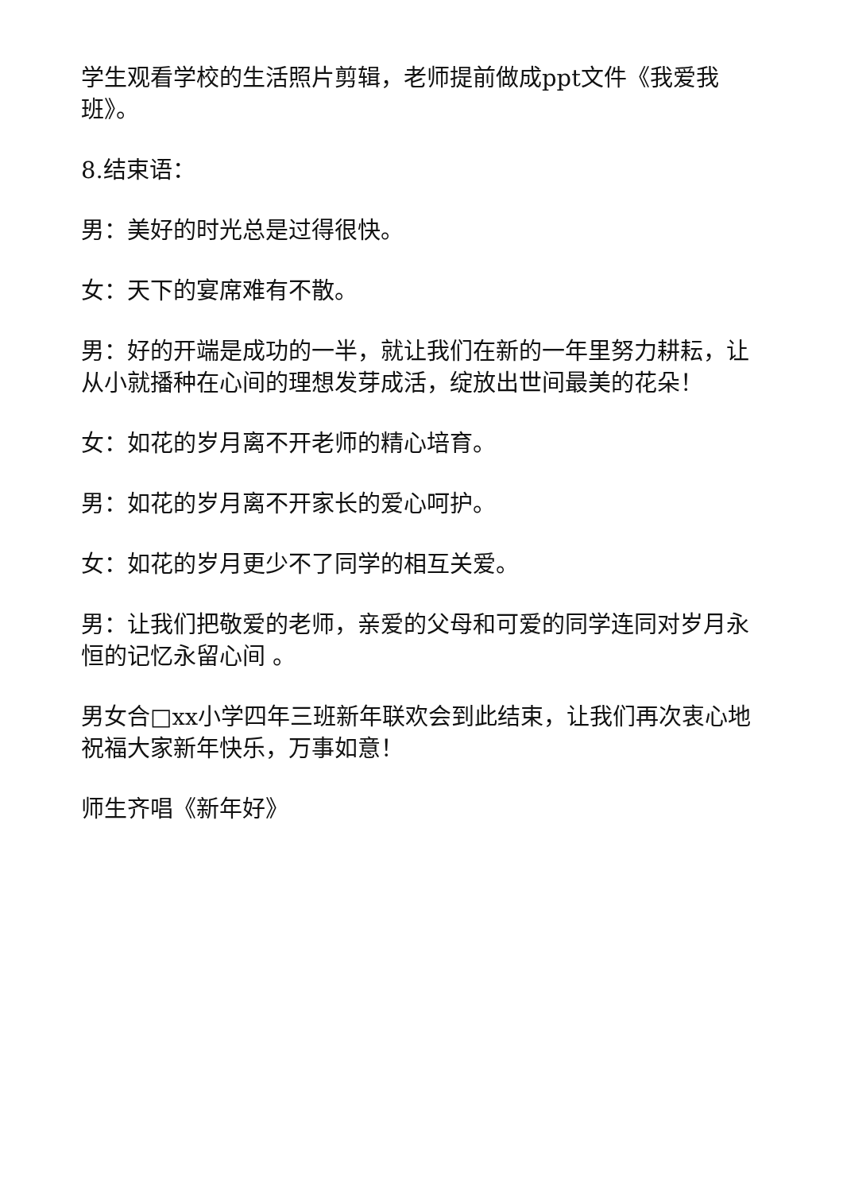学生观看学校的生活照片剪辑，老师提前做成ppt文件《我爱我班》。
8.结束语：
男：美好的时光总是过得很快。
女：天下的宴席难有不散。
男：好的开端是成功的一半，就让我们在新的一年里努力耕耘，让从小就播种在心间的理想发芽成活，绽放出世间最美的花朵！
女：如花的岁月离不开老师的精心培育。
男：如花的岁月离不开家长的爱心呵护。
女：如花的岁月更少不了同学的相互关爱。
男：让我们把敬爱的老师，亲爱的父母和可爱的同学连同对岁月永恒的记忆永留心间 。
男女合□xx小学四年三班新年联欢会到此结束，让我们再次衷心地祝福大家新年快乐，万事如意！
师生齐唱《新年好》